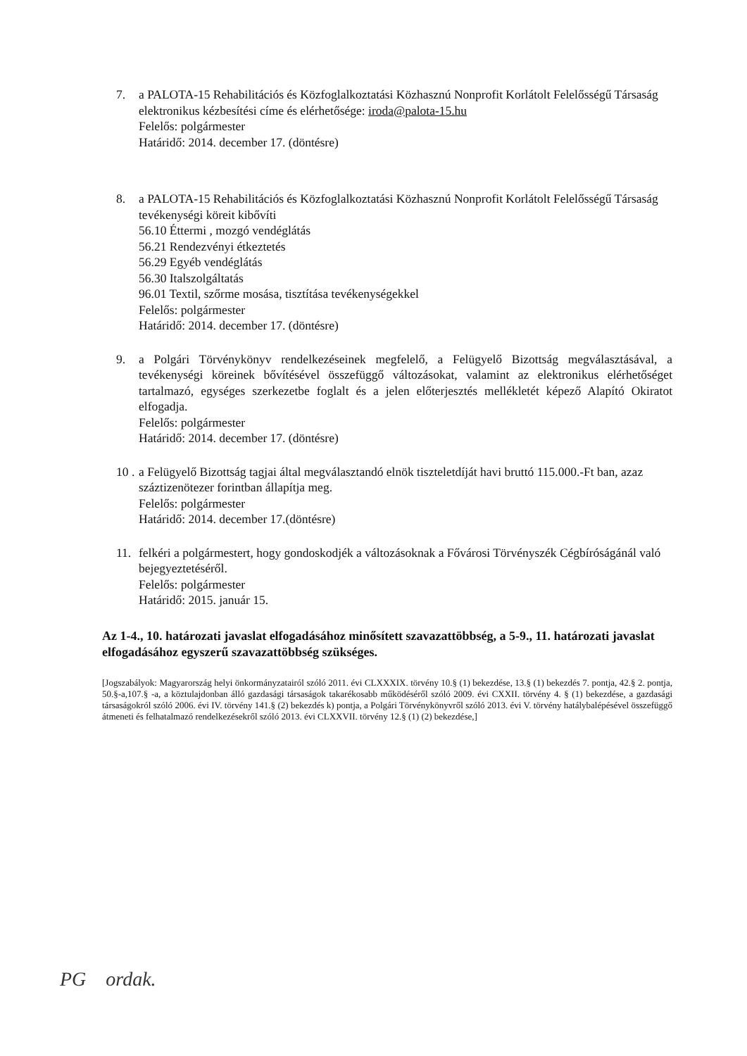7. a PALOTA-15 Rehabilitációs és Közfoglalkoztatási Közhasznú Nonprofit Korlátolt Felelősségű Társaság elektronikus kézbesítési címe és elérhetősége: iroda@palota-15.hu
Felelős: polgármester
Határidő: 2014. december 17. (döntésre)
8. a PALOTA-15 Rehabilitációs és Közfoglalkoztatási Közhasznú Nonprofit Korlátolt Felelősségű Társaság tevékenységi köreit kibővíti
56.10 Éttermi , mozgó vendéglátás
56.21 Rendezvényi étkeztetés
56.29 Egyéb vendéglátás
56.30 Italszolgáltatás
96.01 Textil, szőrme mosása, tisztítása tevékenységekkel
Felelős: polgármester
Határidő: 2014. december 17. (döntésre)
9. a Polgári Törvénykönyv rendelkezéseinek megfelelő, a Felügyelő Bizottság megválasztásával, a tevékenységi köreinek bővítésével összefüggő változásokat, valamint az elektronikus elérhetőséget tartalmazó, egységes szerkezetbe foglalt és a jelen előterjesztés mellékletét képező Alapító Okiratot elfogadja.
Felelős: polgármester
Határidő: 2014. december 17. (döntésre)
10 .
a Felügyelő Bizottság tagjai által megválasztandó elnök tiszteletdíját havi bruttó 115.000.-Ft ban, azaz száztizenötezer forintban állapítja meg.
Felelős: polgármester
Határidő: 2014. december 17.(döntésre)
11. felkéri a polgármestert, hogy gondoskodjék a változásoknak a Fővárosi Törvényszék Cégbíróságánál való bejegyeztetéséről.
Felelős: polgármester
Határidő: 2015. január 15.
Az 1-4., 10. határozati javaslat elfogadásához minősített szavazattöbbség, a 5-9., 11. határozati javaslat elfogadásához egyszerű szavazattöbbség szükséges.
[Jogszabályok: Magyarország helyi önkormányzatairól szóló 2011. évi CLXXXIX. törvény 10.§ (1) bekezdése, 13.§ (1) bekezdés 7. pontja, 42.§ 2. pontja, 50.§-a,107.§ -a, a köztulajdonban álló gazdasági társaságok takarékosabb működéséről szóló 2009. évi CXXII. törvény 4. § (1) bekezdése, a gazdasági társaságokról szóló 2006. évi IV. törvény 141.§ (2) bekezdés k) pontja, a Polgári Törvénykönyvről szóló 2013. évi V. törvény hatálybalépésével összefüggő átmeneti és felhatalmazó rendelkezésekről szóló 2013. évi CLXXVII. törvény 12.§ (1) (2) bekezdése,]
PG ordak.